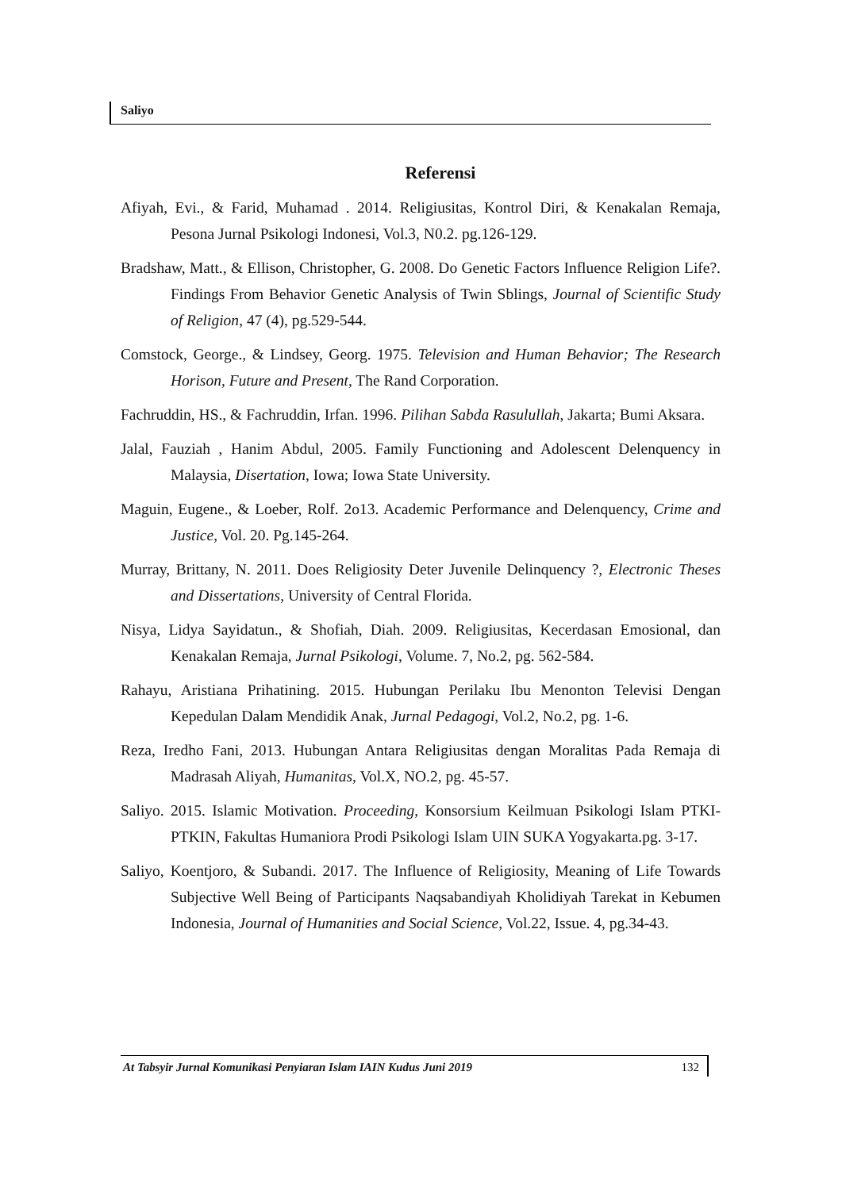Saliyo
Referensi
Afiyah, Evi., & Farid, Muhamad . 2014. Religiusitas, Kontrol Diri, & Kenakalan Remaja, Pesona Jurnal Psikologi Indonesi, Vol.3, N0.2. pg.126-129.
Bradshaw, Matt., & Ellison, Christopher, G. 2008. Do Genetic Factors Influence Religion Life?. Findings From Behavior Genetic Analysis of Twin Sblings, Journal of Scientific Study of Religion, 47 (4), pg.529-544.
Comstock, George., & Lindsey, Georg. 1975. Television and Human Behavior; The Research Horison, Future and Present, The Rand Corporation.
Fachruddin, HS., & Fachruddin, Irfan. 1996. Pilihan Sabda Rasulullah, Jakarta; Bumi Aksara.
Jalal, Fauziah , Hanim Abdul, 2005. Family Functioning and Adolescent Delenquency in Malaysia, Disertation, Iowa; Iowa State University.
Maguin, Eugene., & Loeber, Rolf. 2o13. Academic Performance and Delenquency, Crime and Justice, Vol. 20. Pg.145-264.
Murray, Brittany, N. 2011. Does Religiosity Deter Juvenile Delinquency ?, Electronic Theses and Dissertations, University of Central Florida.
Nisya, Lidya Sayidatun., & Shofiah, Diah. 2009. Religiusitas, Kecerdasan Emosional, dan Kenakalan Remaja, Jurnal Psikologi, Volume. 7, No.2, pg. 562-584.
Rahayu, Aristiana Prihatining. 2015. Hubungan Perilaku Ibu Menonton Televisi Dengan Kepedulan Dalam Mendidik Anak, Jurnal Pedagogi, Vol.2, No.2, pg. 1-6.
Reza, Iredho Fani, 2013. Hubungan Antara Religiusitas dengan Moralitas Pada Remaja di Madrasah Aliyah, Humanitas, Vol.X, NO.2, pg. 45-57.
Saliyo. 2015. Islamic Motivation. Proceeding, Konsorsium Keilmuan Psikologi Islam PTKI-PTKIN, Fakultas Humaniora Prodi Psikologi Islam UIN SUKA Yogyakarta.pg. 3-17.
Saliyo, Koentjoro, & Subandi. 2017. The Influence of Religiosity, Meaning of Life Towards Subjective Well Being of Participants Naqsabandiyah Kholidiyah Tarekat in Kebumen Indonesia, Journal of Humanities and Social Science, Vol.22, Issue. 4, pg.34-43.
At Tabsyir Jurnal Komunikasi Penyiaran Islam IAIN Kudus Juni 2019 132